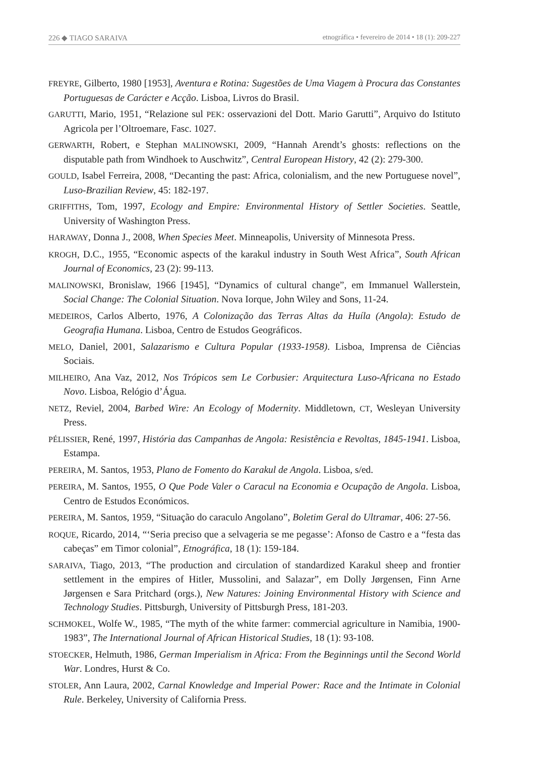226 ◆ TIAGO SARAIVA etnográfica • fevereiro de 2014 • 18 (1): 209-227
FREYRE, Gilberto, 1980 [1953], Aventura e Rotina: Sugestões de Uma Viagem à Procura das Constantes Portuguesas de Carácter e Acção. Lisboa, Livros do Brasil.
GARUTTI, Mario, 1951, “Relazione sul PEK: osservazioni del Dott. Mario Garutti”, Arquivo do Istituto Agricola per l’Oltroemare, Fasc. 1027.
GERWARTH, Robert, e Stephan MALINOWSKI, 2009, “Hannah Arendt’s ghosts: reflections on the disputable path from Windhoek to Auschwitz”, Central European History, 42 (2): 279-300.
GOULD, Isabel Ferreira, 2008, “Decanting the past: Africa, colonialism, and the new Portuguese novel”, Luso-Brazilian Review, 45: 182-197.
GRIFFITHS, Tom, 1997, Ecology and Empire: Environmental History of Settler Societies. Seattle, University of Washington Press.
HARAWAY, Donna J., 2008, When Species Meet. Minneapolis, University of Minnesota Press.
KROGH, D.C., 1955, “Economic aspects of the karakul industry in South West Africa”, South African Journal of Economics, 23 (2): 99-113.
MALINOWSKI, Bronislaw, 1966 [1945], “Dynamics of cultural change”, em Immanuel Wallerstein, Social Change: The Colonial Situation. Nova Iorque, John Wiley and Sons, 11-24.
MEDEIROS, Carlos Alberto, 1976, A Colonização das Terras Altas da Huíla (Angola): Estudo de Geografia Humana. Lisboa, Centro de Estudos Geográficos.
MELO, Daniel, 2001, Salazarismo e Cultura Popular (1933-1958). Lisboa, Imprensa de Ciências Sociais.
MILHEIRO, Ana Vaz, 2012, Nos Trópicos sem Le Corbusier: Arquitectura Luso-Africana no Estado Novo. Lisboa, Relógio d’Água.
NETZ, Reviel, 2004, Barbed Wire: An Ecology of Modernity. Middletown, CT, Wesleyan University Press.
PÉLISSIER, René, 1997, História das Campanhas de Angola: Resistência e Revoltas, 1845-1941. Lisboa, Estampa.
PEREIRA, M. Santos, 1953, Plano de Fomento do Karakul de Angola. Lisboa, s/ed.
PEREIRA, M. Santos, 1955, O Que Pode Valer o Caracul na Economia e Ocupação de Angola. Lisboa, Centro de Estudos Económicos.
PEREIRA, M. Santos, 1959, “Situação do caraculo Angolano”, Boletim Geral do Ultramar, 406: 27-56.
ROQUE, Ricardo, 2014, “‘Seria preciso que a selvageria se me pegasse’: Afonso de Castro e a “festa das cabeças” em Timor colonial”, Etnográfica, 18 (1): 159-184.
SARAIVA, Tiago, 2013, “The production and circulation of standardized Karakul sheep and frontier settlement in the empires of Hitler, Mussolini, and Salazar”, em Dolly Jørgensen, Finn Arne Jørgensen e Sara Pritchard (orgs.), New Natures: Joining Environmental History with Science and Technology Studies. Pittsburgh, University of Pittsburgh Press, 181-203.
SCHMOKEL, Wolfe W., 1985, “The myth of the white farmer: commercial agriculture in Namibia, 1900-1983”, The International Journal of African Historical Studies, 18 (1): 93-108.
STOECKER, Helmuth, 1986, German Imperialism in Africa: From the Beginnings until the Second World War. Londres, Hurst & Co.
STOLER, Ann Laura, 2002, Carnal Knowledge and Imperial Power: Race and the Intimate in Colonial Rule. Berkeley, University of California Press.